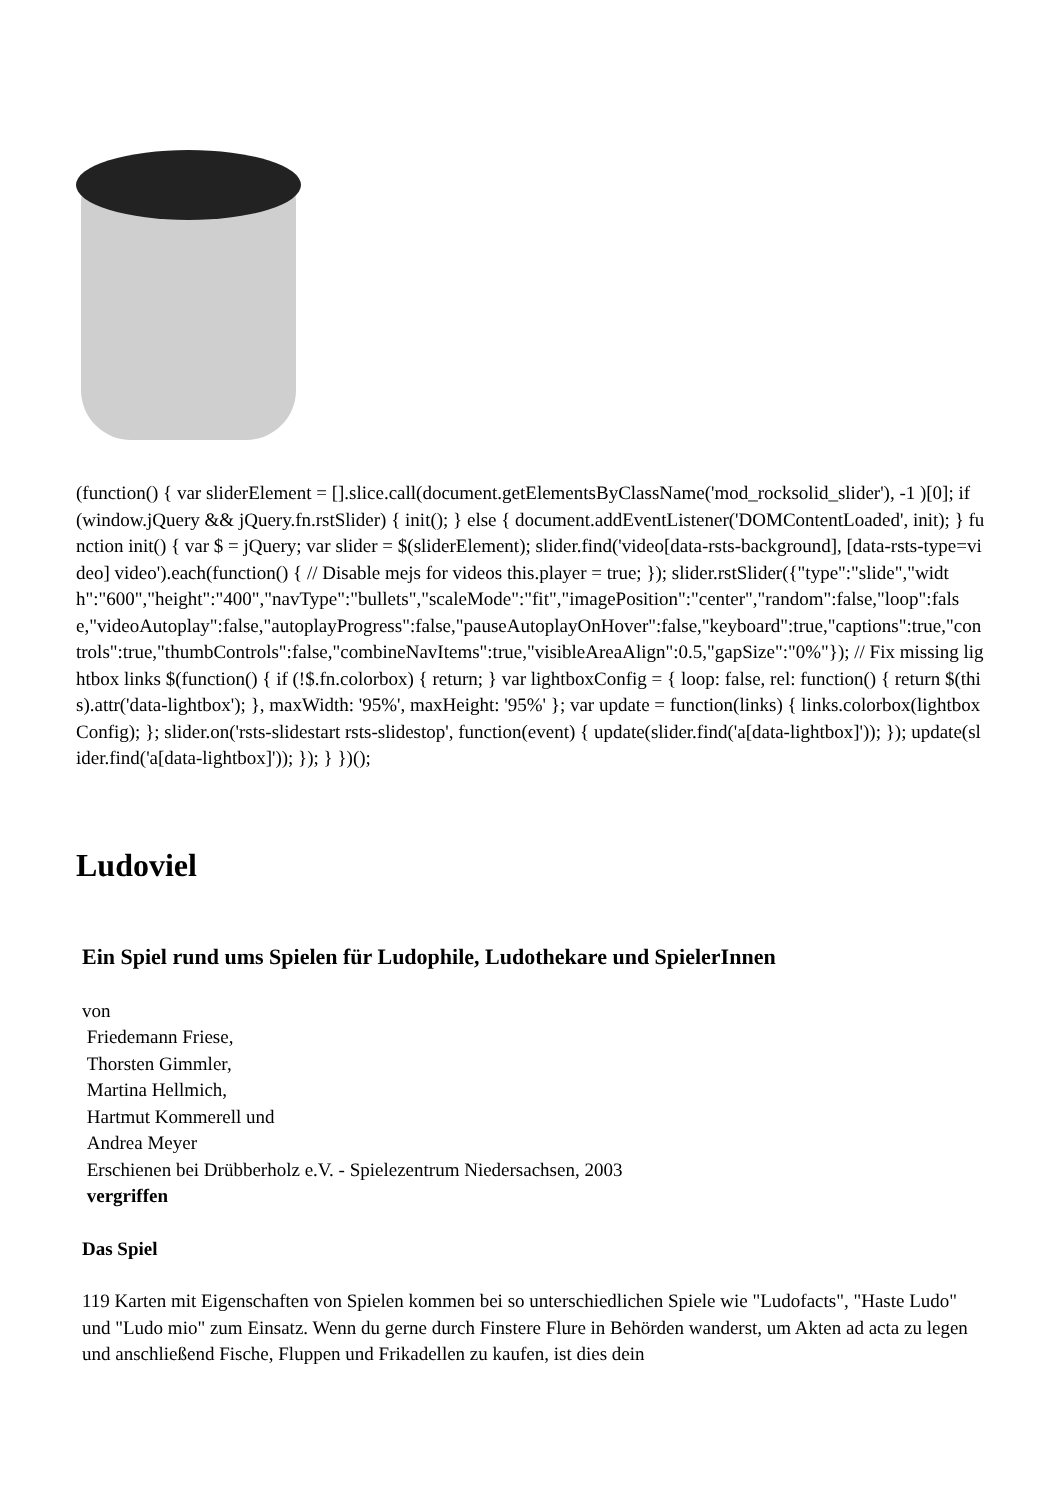(function() { var sliderElement = [].slice.call(document.getElementsByClassName('mod_rocksolid_slider'), -1 )[0]; if (window.jQuery && jQuery.fn.rstSlider) { init(); } else { document.addEventListener('DOMContentLoaded', init); } function init() { var $ = jQuery; var slider = $(sliderElement); slider.find('video[data-rsts-background], [data-rsts-type=video] video').each(function() { // Disable mejs for videos this.player = true; }); slider.rstSlider({"type":"slide","width":"600","height":"400","navType":"bullets","scaleMode":"fit","imagePosition":"center","random":false,"loop":false,"videoAutoplay":false,"autoplayProgress":false,"pauseAutoplayOnHover":false,"keyboard":true,"captions":true,"controls":true,"thumbControls":false,"combineNavItems":true,"visibleAreaAlign":0.5,"gapSize":"0%"}); // Fix missing lightbox links $(function() { if (!$.fn.colorbox) { return; } var lightboxConfig = { loop: false, rel: function() { return $(this).attr('data-lightbox'); }, maxWidth: '95%', maxHeight: '95%' }; var update = function(links) { links.colorbox(lightboxConfig); }; slider.on('rsts-slidestart rsts-slidestop', function(event) { update(slider.find('a[data-lightbox]')); }); update(slider.find('a[data-lightbox]')); }); } })();
Ludoviel
Ein Spiel rund ums Spielen für Ludophile, Ludothekare und SpielerInnen
von
Friedemann Friese,
Thorsten Gimmler,
Martina Hellmich,
Hartmut Kommerell und
Andrea Meyer
Erschienen bei Drübberholz e.V. - Spielezentrum Niedersachsen, 2003
vergriffen
Das Spiel
119 Karten mit Eigenschaften von Spielen kommen bei so unterschiedlichen Spiele wie "Ludofacts", "Haste Ludo" und "Ludo mio" zum Einsatz. Wenn du gerne durch Finstere Flure in Behörden wanderst, um Akten ad acta zu legen und anschließend Fische, Fluppen und Frikadellen zu kaufen, ist dies dein